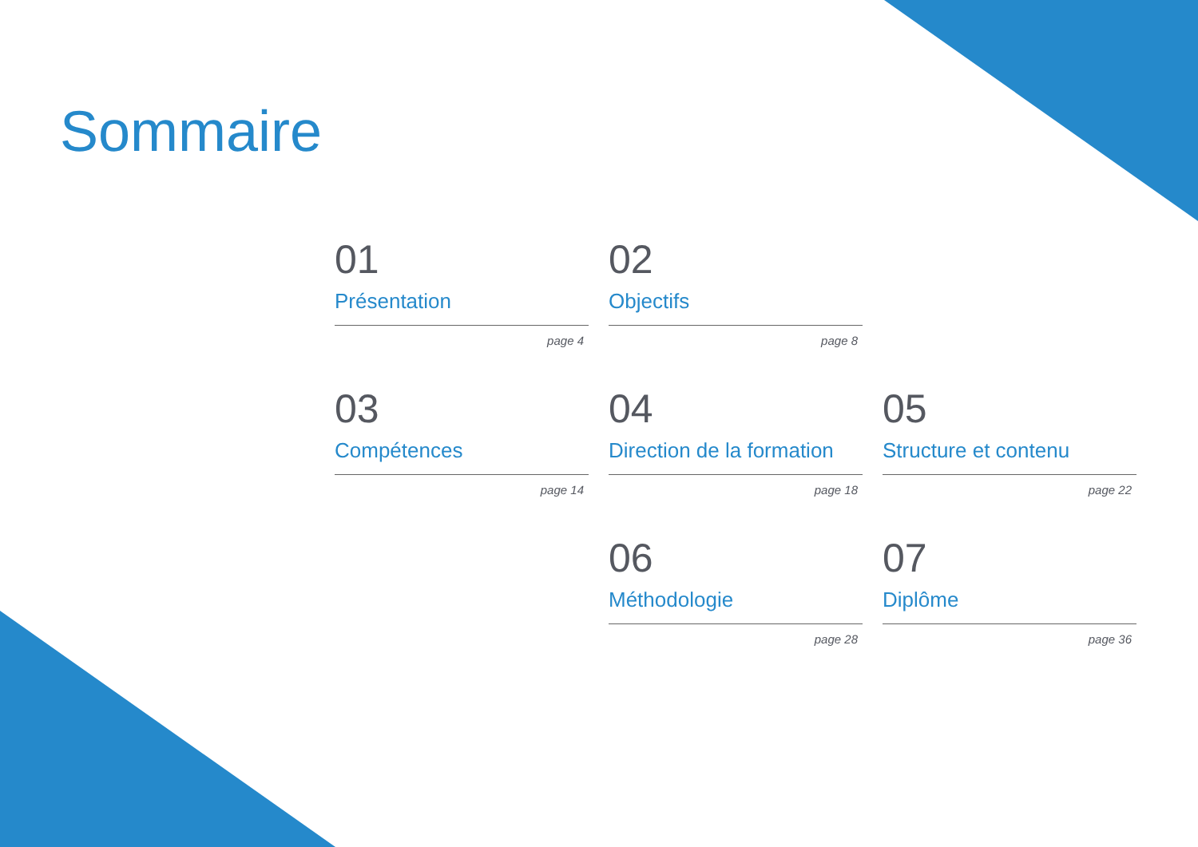Sommaire
01
Présentation
page 4
02
Objectifs
page 8
03
Compétences
page 14
04
Direction de la formation
page 18
05
Structure et contenu
page 22
06
Méthodologie
page 28
07
Diplôme
page 36